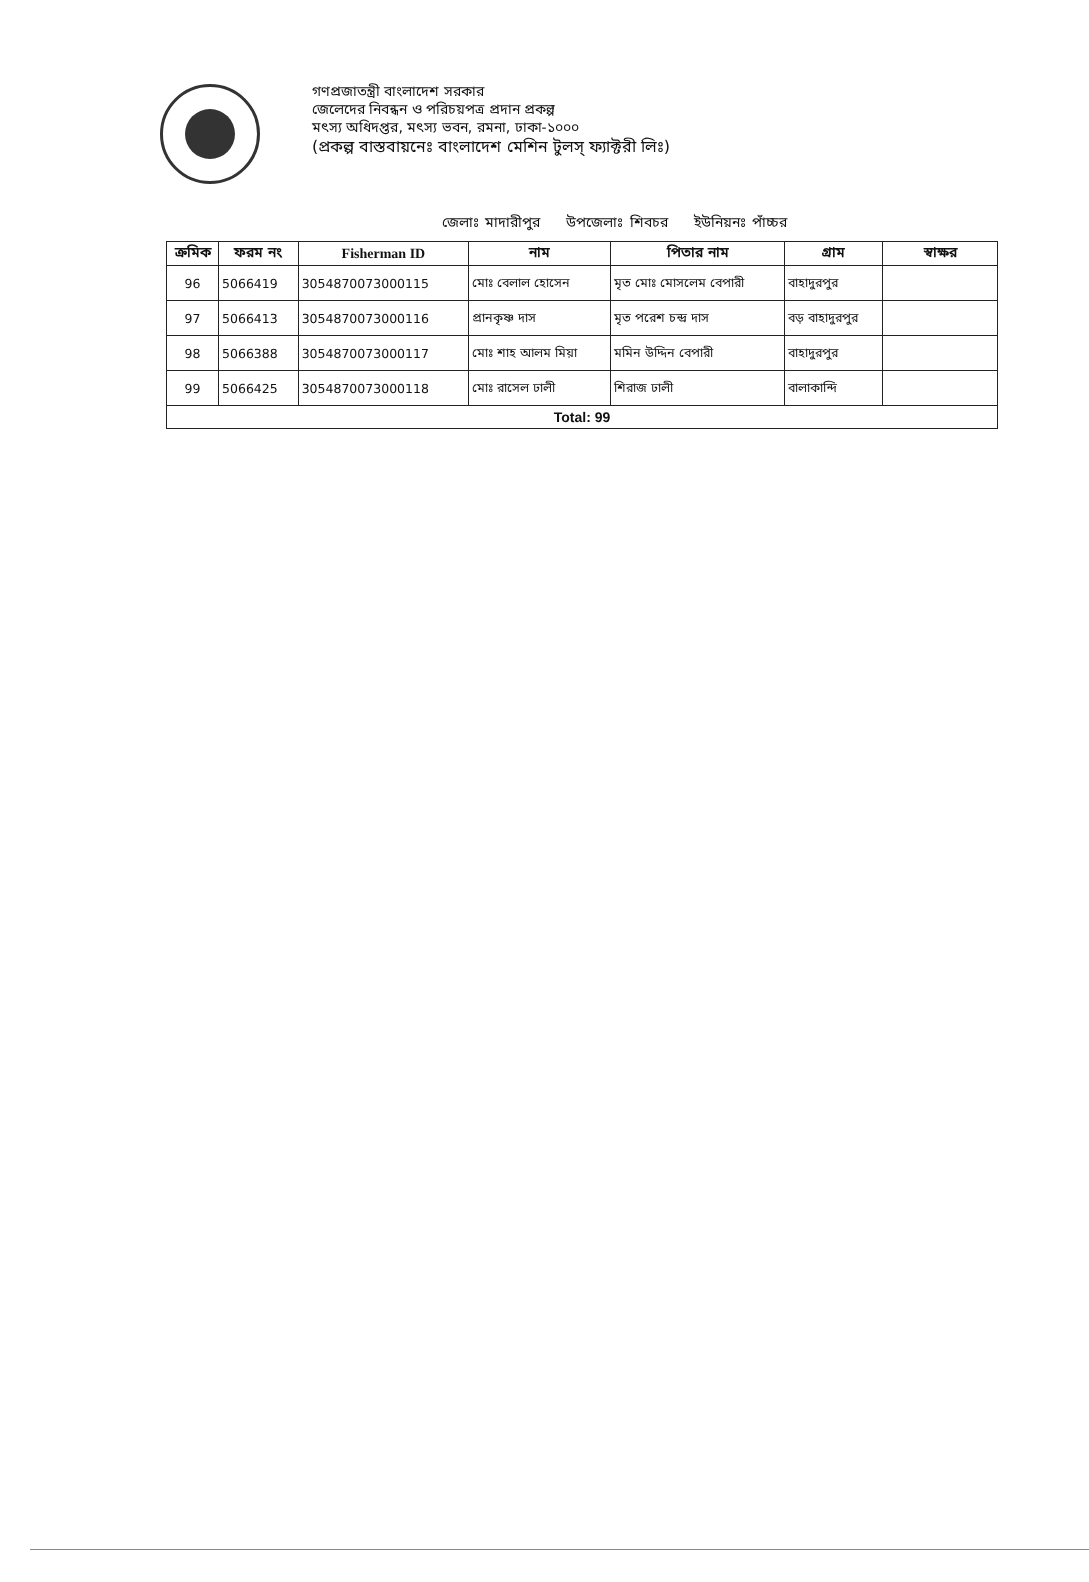গণপ্রজাতন্ত্রী বাংলাদেশ সরকার
জেলেদের নিবন্ধন ও পরিচয়পত্র প্রদান প্রকল্প
মৎস্য অধিদপ্তর, মৎস্য ভবন, রমনা, ঢাকা-১০০০
(প্রকল্প বাস্তবায়নেঃ বাংলাদেশ মেশিন টুলস্ ফ্যাক্টরী লিঃ)
জেলাঃ মাদারীপুর উপজেলাঃ শিবচর ইউনিয়নঃ পাঁচ্চর
| ক্রমিক | ফরম নং | Fisherman ID | নাম | পিতার নাম | গ্রাম | স্বাক্ষর |
| --- | --- | --- | --- | --- | --- | --- |
| 96 | 5066419 | 3054870073000115 | মোঃ বেলাল হোসেন | মৃত মোঃ মোসলেম বেপারী | বাহাদুরপুর | |
| 97 | 5066413 | 3054870073000116 | প্রানকৃষ্ণ দাস | মৃত পরেশ চন্দ্র দাস | বড় বাহাদুরপুর | |
| 98 | 5066388 | 3054870073000117 | মোঃ শাহ আলম মিয়া | মমিন উদ্দিন বেপারী | বাহাদুরপুর | |
| 99 | 5066425 | 3054870073000118 | মোঃ রাসেল ঢালী | শিরাজ ঢালী | বালাকান্দি | |
| Total: 99 | | | | | | |